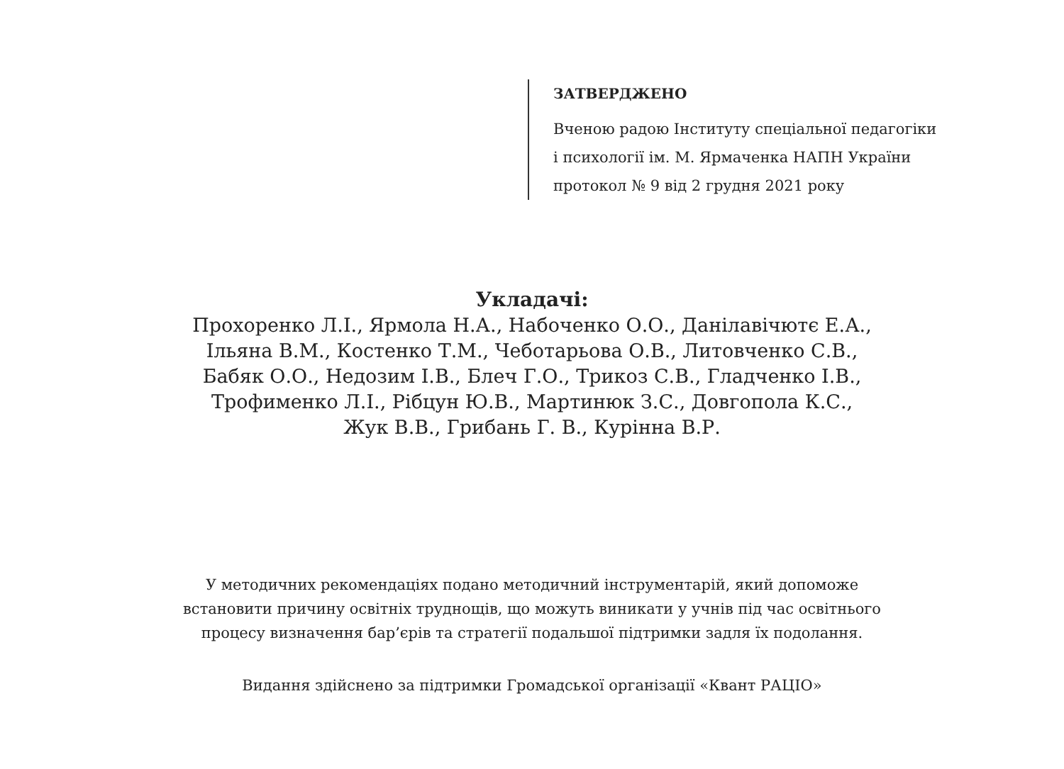ЗАТВЕРДЖЕНО
Вченою радою Інституту спеціальної педагогіки
і психології ім. М. Ярмаченка НАПН України
протокол № 9 від 2 грудня 2021 року
Укладачі:
Прохоренко Л.І., Ярмола Н.А., Набоченко О.О., Данілавічютє Е.А.,
Ільяна В.М., Костенко Т.М., Чеботарьова О.В., Литовченко С.В.,
Бабяк О.О., Недозим І.В., Блеч Г.О., Трикоз С.В., Гладченко І.В.,
Трофименко Л.І., Рібцун Ю.В., Мартинюк З.С., Довгопола К.С.,
Жук В.В., Грибань Г. В., Курінна В.Р.
У методичних рекомендаціях подано методичний інструментарій, який допоможе
встановити причину освітніх труднощів, що можуть виникати у учнів під час освітнього
процесу визначення бар’єрів та стратегії подальшої підтримки задля їх подолання.
Видання здійснено за підтримки Громадської організації «Квант РАЦІО»